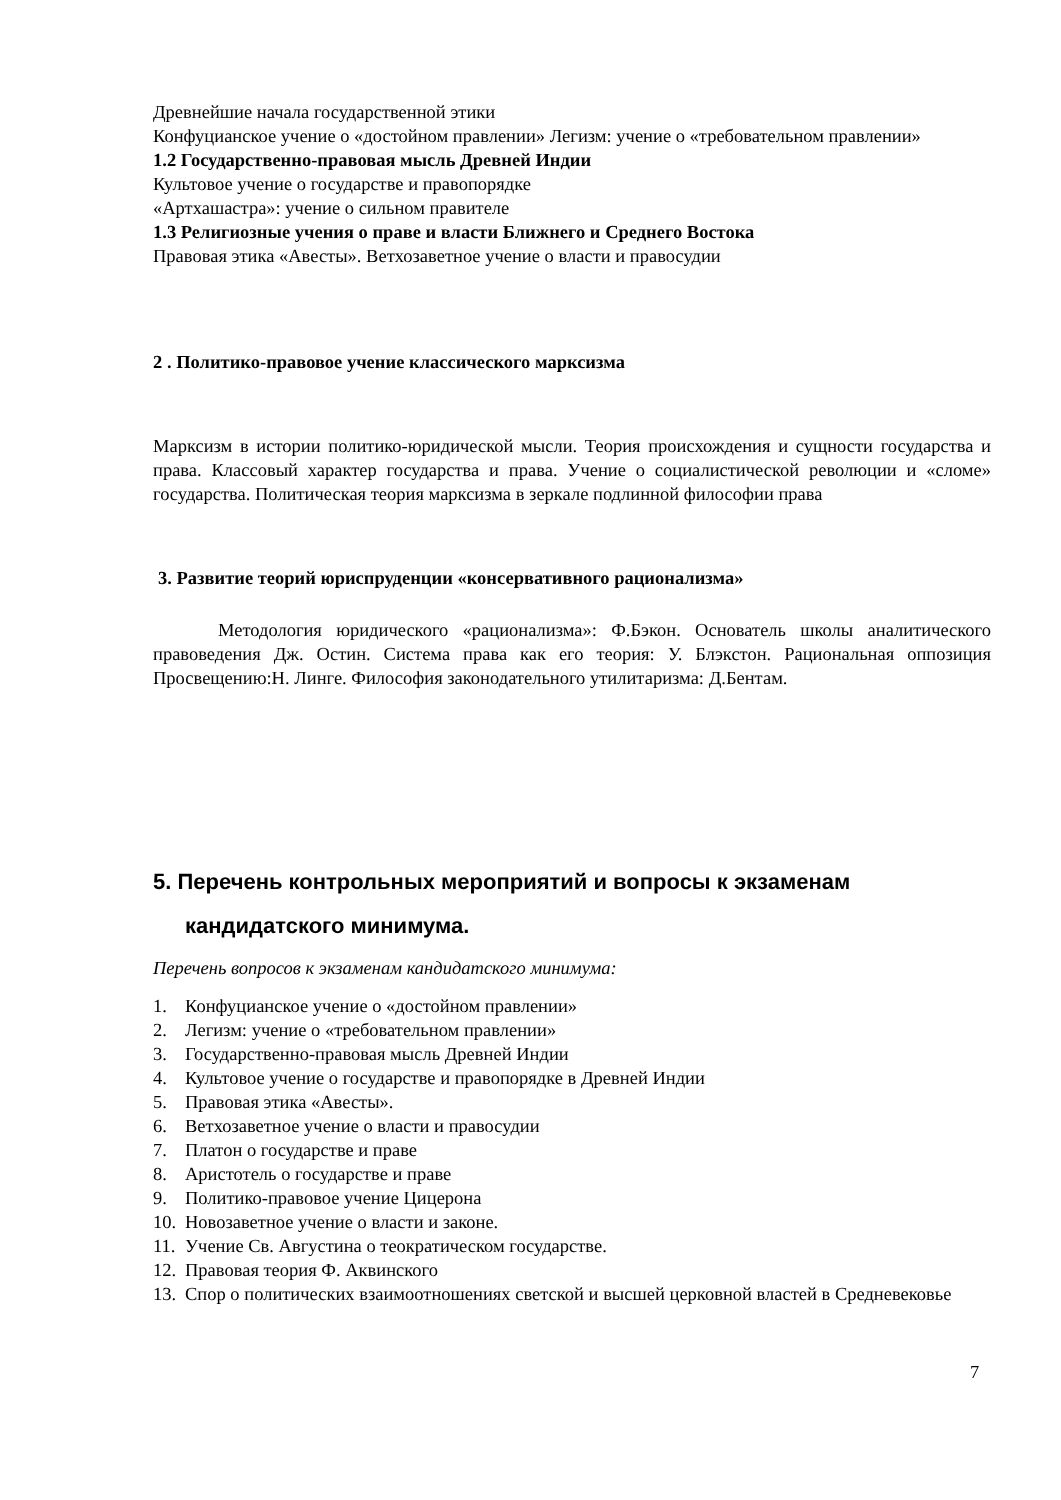Древнейшие начала государственной этики
Конфуцианское учение о «достойном правлении» Легизм: учение о «требовательном правлении»
1.2 Государственно-правовая мысль Древней Индии
Культовое учение о государстве и правопорядке
«Артхашастра»: учение о сильном правителе
1.3 Религиозные учения о праве и власти Ближнего и Среднего Востока
Правовая этика «Авесты». Ветхозаветное учение о власти и правосудии
2 . Политико-правовое учение классического марксизма
Марксизм в истории политико-юридической мысли. Теория происхождения и сущности государства и права. Классовый характер государства и права. Учение о социалистической революции и «сломе» государства. Политическая теория марксизма в зеркале подлинной философии права
3. Развитие теорий юриспруденции «консервативного рационализма»
Методология юридического «рационализма»: Ф.Бэкон. Основатель школы аналитического правоведения Дж. Остин. Система права как его теория: У. Блэкстон. Рациональная оппозиция Просвещению:Н. Линге. Философия законодательного утилитаризма: Д.Бентам.
5. Перечень контрольных мероприятий и вопросы к экзаменам
кандидатского минимума.
Перечень вопросов к экзаменам кандидатского минимума:
1. Конфуцианское учение о «достойном правлении»
2. Легизм: учение о «требовательном правлении»
3. Государственно-правовая мысль Древней Индии
4. Культовое учение о государстве и правопорядке в Древней Индии
5. Правовая этика «Авесты».
6. Ветхозаветное учение о власти и правосудии
7. Платон о государстве и праве
8. Аристотель о государстве и праве
9. Политико-правовое учение Цицерона
10. Новозаветное учение о власти и законе.
11. Учение Св. Августина о теократическом государстве.
12. Правовая теория Ф. Аквинского
13. Спор о политических взаимоотношениях светской и высшей церковной властей в Средневековье
7